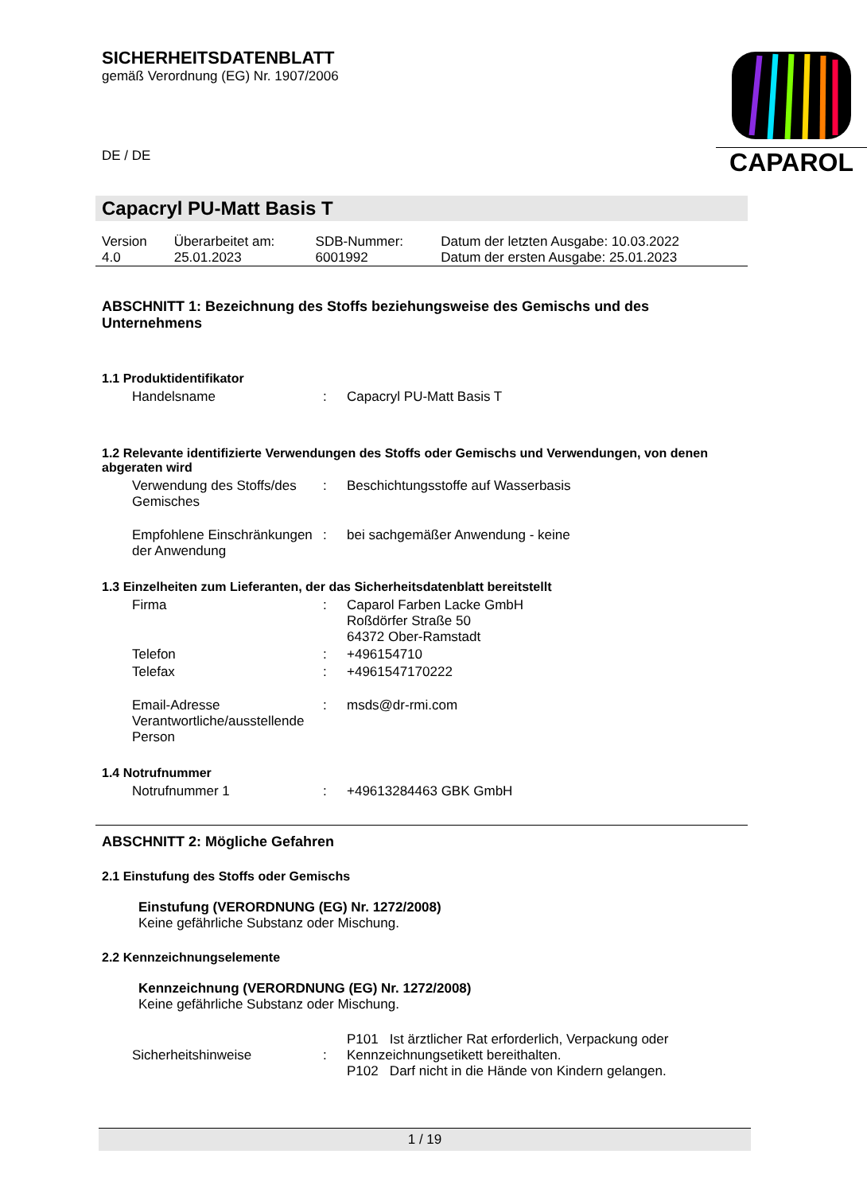SICHERHEITSDATENBLATT
gemäß Verordnung (EG) Nr. 1907/2006
DE / DE
CAPAROL
Capacryl PU-Matt Basis T
| Version 4.0 | Überarbeitet am: 25.01.2023 | SDB-Nummer: 6001992 | Datum der letzten Ausgabe: 10.03.2022 Datum der ersten Ausgabe: 25.01.2023 |
ABSCHNITT 1: Bezeichnung des Stoffs beziehungsweise des Gemischs und des Unternehmens
1.1 Produktidentifikator
| Handelsname | : | Capacryl PU-Matt Basis T |
1.2 Relevante identifizierte Verwendungen des Stoffs oder Gemischs und Verwendungen, von denen abgeraten wird
| Verwendung des Stoffs/des Gemisches | : | Beschichtungsstoffe auf Wasserbasis |
| Empfohlene Einschränkungen der Anwendung | : | bei sachgemäßer Anwendung - keine |
1.3 Einzelheiten zum Lieferanten, der das Sicherheitsdatenblatt bereitstellt
| Firma | : | Caparol Farben Lacke GmbH Roßdörfer Straße 50 64372 Ober-Ramstadt |
| Telefon | : | +496154710 |
| Telefax | : | +4961547170222 |
| Email-Adresse Verantwortliche/ausstellende Person | : | msds@dr-rmi.com |
1.4 Notrufnummer
| Notrufnummer 1 | : | +49613284463 GBK GmbH |
ABSCHNITT 2: Mögliche Gefahren
2.1 Einstufung des Stoffs oder Gemischs
Einstufung (VERORDNUNG (EG) Nr. 1272/2008)
Keine gefährliche Substanz oder Mischung.
2.2 Kennzeichnungselemente
Kennzeichnung (VERORDNUNG (EG) Nr. 1272/2008)
Keine gefährliche Substanz oder Mischung.
| Sicherheitshinweise | : | P101 Ist ärztlicher Rat erforderlich, Verpackung oder Kennzeichnungsetikett bereithalten. P102 Darf nicht in die Hände von Kindern gelangen. |
1 / 19